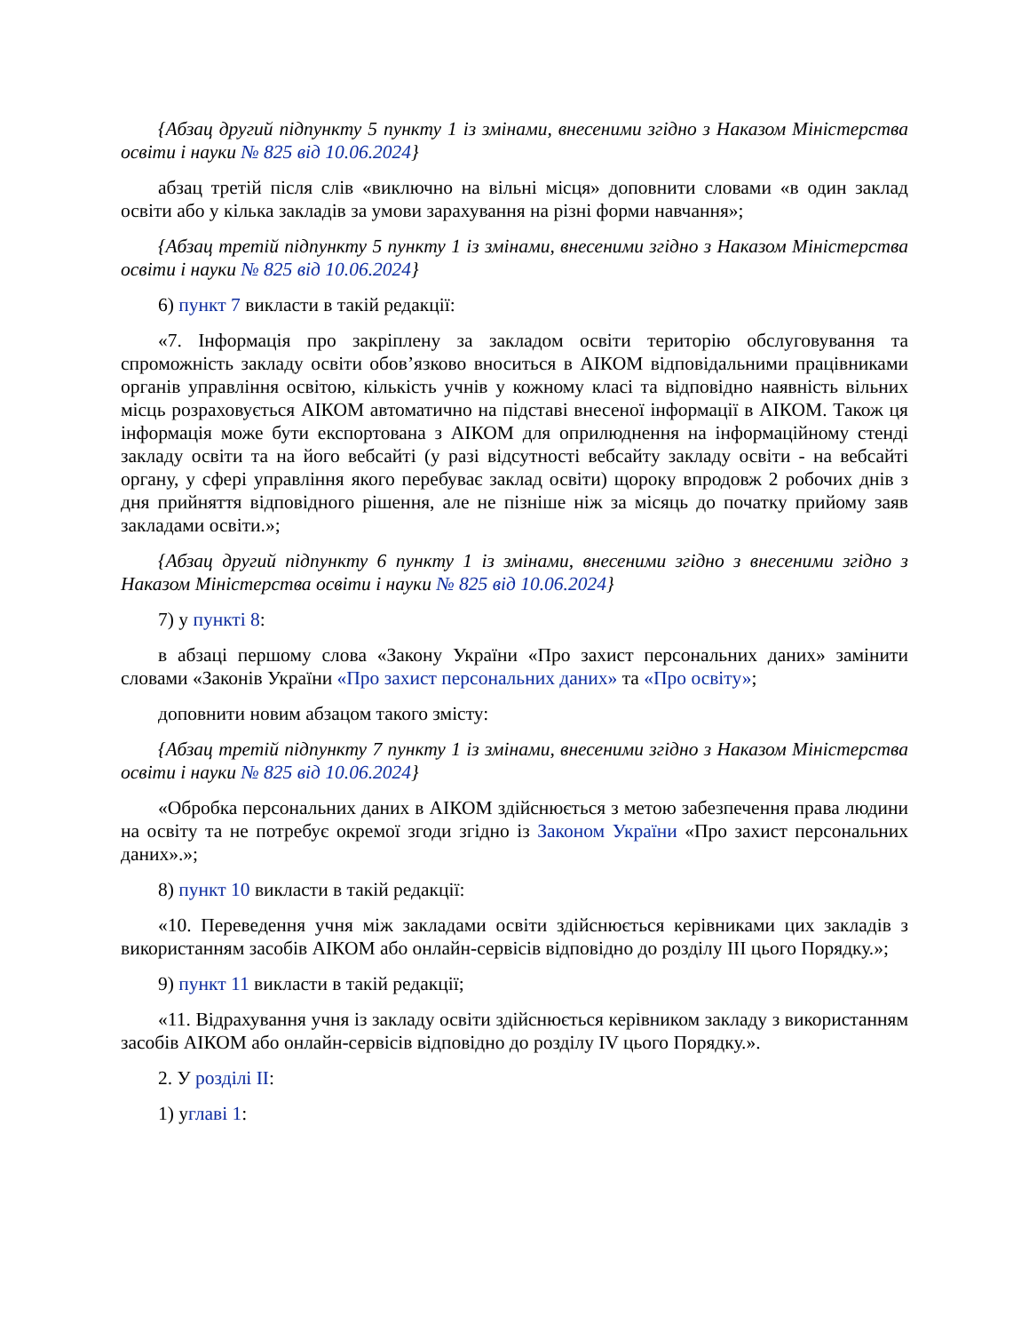{Абзац другий підпункту 5 пункту 1 із змінами, внесеними згідно з Наказом Міністерства освіти і науки № 825 від 10.06.2024}
абзац третій після слів «виключно на вільні місця» доповнити словами «в один заклад освіти або у кілька закладів за умови зарахування на різні форми навчання»;
{Абзац третій підпункту 5 пункту 1 із змінами, внесеними згідно з Наказом Міністерства освіти і науки № 825 від 10.06.2024}
6) пункт 7 викласти в такій редакції:
«7. Інформація про закріплену за закладом освіти територію обслуговування та спроможність закладу освіти обов’язково вноситься в АІКОМ відповідальними працівниками органів управління освітою, кількість учнів у кожному класі та відповідно наявність вільних місць розраховується АІКОМ автоматично на підставі внесеної інформації в АІКОМ. Також ця інформація може бути експортована з АІКОМ для оприлюднення на інформаційному стенді закладу освіти та на його вебсайті (у разі відсутності вебсайту закладу освіти - на вебсайті органу, у сфері управління якого перебуває заклад освіти) щороку впродовж 2 робочих днів з дня прийняття відповідного рішення, але не пізніше ніж за місяць до початку прийому заяв закладами освіти.»;
{Абзац другий підпункту 6 пункту 1 із змінами, внесеними згідно з внесеними згідно з Наказом Міністерства освіти і науки № 825 від 10.06.2024}
7) у пункті 8:
в абзаці першому слова «Закону України «Про захист персональних даних» замінити словами «Законів України «Про захист персональних даних» та «Про освіту»;
доповнити новим абзацом такого змісту:
{Абзац третій підпункту 7 пункту 1 із змінами, внесеними згідно з Наказом Міністерства освіти і науки № 825 від 10.06.2024}
«Обробка персональних даних в АІКОМ здійснюється з метою забезпечення права людини на освіту та не потребує окремої згоди згідно із Законом України «Про захист персональних даних».»;
8) пункт 10 викласти в такій редакції:
«10. Переведення учня між закладами освіти здійснюється керівниками цих закладів з використанням засобів АІКОМ або онлайн-сервісів відповідно до розділу III цього Порядку.»;
9) пункт 11 викласти в такій редакції;
«11. Відрахування учня із закладу освіти здійснюється керівником закладу з використанням засобів АІКОМ або онлайн-сервісів відповідно до розділу IV цього Порядку.».
2. У розділі II:
1) углаві 1: